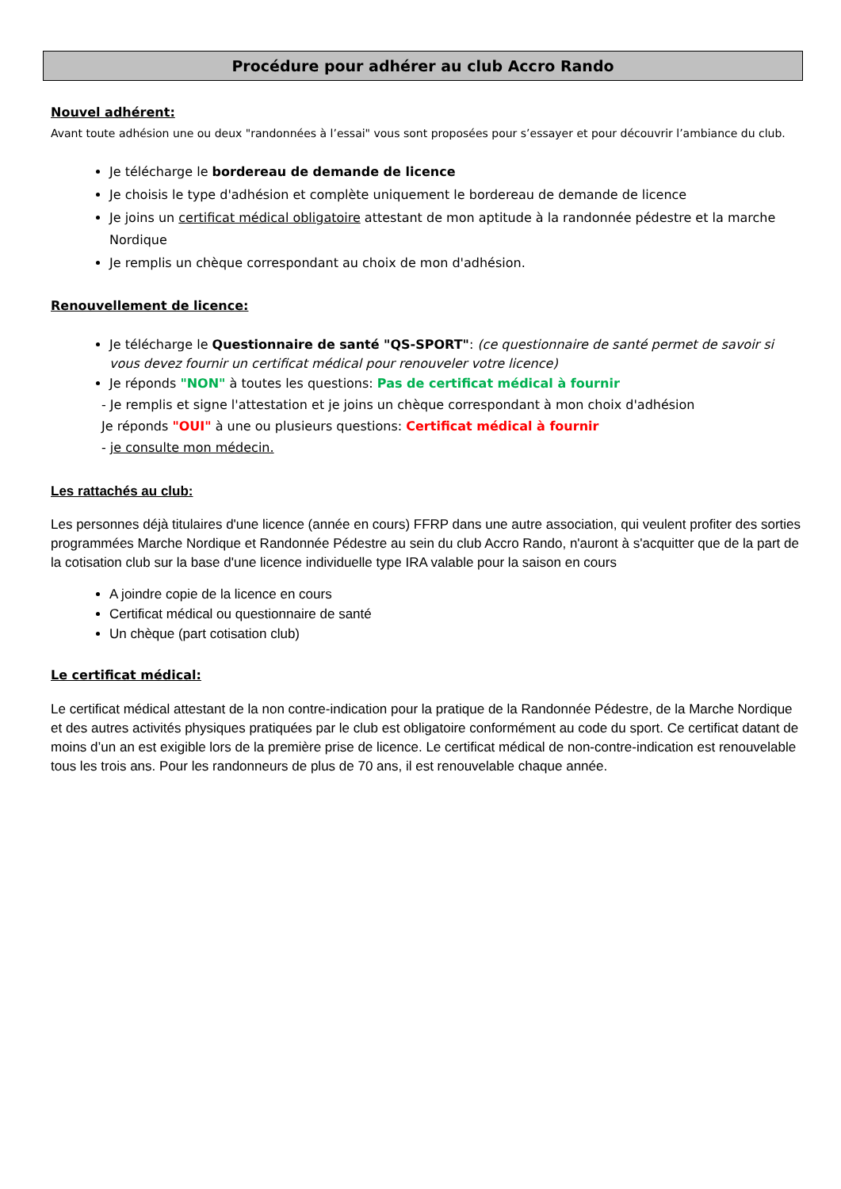Procédure pour adhérer au club Accro Rando
Nouvel adhérent:
Avant toute adhésion une ou deux "randonnées à l’essai" vous sont proposées pour s’essayer et pour découvrir l’ambiance du club.
Je télécharge le bordereau de demande de licence
Je choisis le type d'adhésion et complète uniquement le bordereau de demande de licence
Je joins un certificat médical obligatoire attestant de mon aptitude à la randonnée pédestre et la marche Nordique
Je remplis un chèque correspondant au choix de mon d'adhésion.
Renouvellement de licence:
Je télécharge le Questionnaire de santé "QS-SPORT": (ce questionnaire de santé permet de savoir si vous devez fournir un certificat médical pour renouveler votre licence)
Je réponds "NON" à toutes les questions: Pas de certificat médical à fournir
- Je remplis et signe l'attestation et je joins un chèque correspondant à mon choix d'adhésion
Je réponds "OUI" à une ou plusieurs questions: Certificat médical à fournir
- je consulte mon médecin.
Les rattachés au club:
Les personnes déjà titulaires d'une licence (année en cours) FFRP dans une autre association, qui veulent profiter des sorties programmées Marche Nordique et Randonnée Pédestre au sein du club Accro Rando, n'auront à s'acquitter que de la part de la cotisation club sur la base d'une licence individuelle type IRA valable pour la saison en cours
A joindre copie de la licence en cours
Certificat médical ou questionnaire de santé
Un chèque (part cotisation club)
Le certificat médical:
Le certificat médical attestant de la non contre-indication pour la pratique de la Randonnée Pédestre, de la Marche Nordique et des autres activités physiques pratiquées par le club est obligatoire conformément au code du sport. Ce certificat datant de moins d’un an est exigible lors de la première prise de licence. Le certificat médical de non-contre-indication est renouvelable tous les trois ans. Pour les randonneurs de plus de 70 ans, il est renouvelable chaque année.